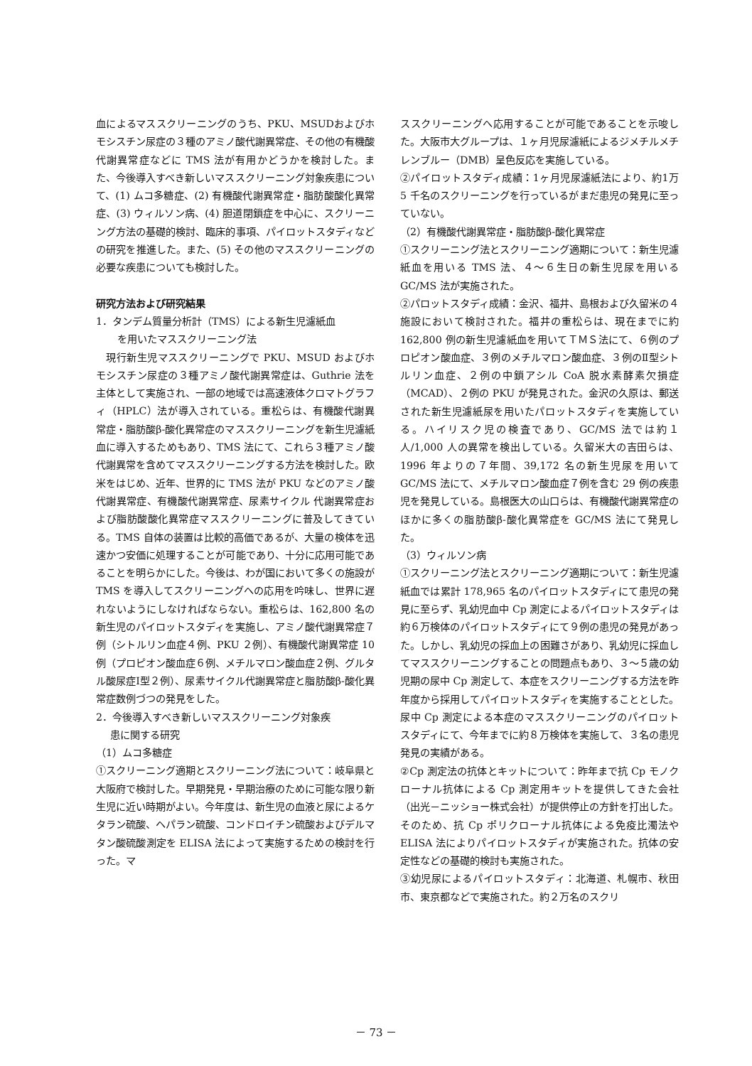血によるマススクリーニングのうち、PKU、MSUDおよびホモシスチン尿症の３種のアミノ酸代謝異常症、その他の有機酸代謝異常症などに TMS 法が有用かどうかを検討した。また、今後導入すべき新しいマススクリーニング対象疾患について、(1) ムコ多糖症、(2) 有機酸代謝異常症・脂肪酸酸化異常症、(3) ウィルソン病、(4) 胆道閉鎖症を中心に、スクリーニング方法の基礎的検討、臨床的事項、パイロットスタディなどの研究を推進した。また、(5) その他のマススクリーニングの必要な疾患についても検討した。
研究方法および研究結果
1．タンデム質量分析計（TMS）による新生児濾紙血
を用いたマススクリーニング法
　現行新生児マススクリーニングで PKU、MSUD およびホモシスチン尿症の３種アミノ酸代謝異常症は、Guthrie 法を主体として実施され、一部の地域では高速液体クロマトグラフィ（HPLC）法が導入されている。重松らは、有機酸代謝異常症・脂肪酸β-酸化異常症のマススクリーニングを新生児濾紙血に導入するためもあり、TMS 法にて、これら３種アミノ酸代謝異常を含めてマススクリーニングする方法を検討した。欧米をはじめ、近年、世界的に TMS 法が PKU などのアミノ酸代謝異常症、有機酸代謝異常症、尿素サイクル 代謝異常症および脂肪酸酸化異常症マススクリーニングに普及してきている。TMS 自体の装置は比較的高価であるが、大量の検体を迅速かつ安価に処理することが可能であり、十分に応用可能であることを明らかにした。今後は、わが国において多くの施設が TMS を導入してスクリーニングへの応用を吟味し、世界に遅れないようにしなければならない。重松らは、162,800 名の新生児のパイロットスタディを実施し、アミノ酸代謝異常症７例（シトルリン血症４例、PKU ２例）、有機酸代謝異常症 10 例（プロピオン酸血症６例、メチルマロン酸血症２例、グルタル酸尿症Ⅰ型２例）、尿素サイクル代謝異常症と脂肪酸β-酸化異常症数例づつの発見をした。
2．今後導入すべき新しいマススクリーニング対象疾
患に関する研究
（1）ムコ多糖症
①スクリーニング適期とスクリーニング法について：岐阜県と大阪府で検討した。早期発見・早期治療のために可能な限り新生児に近い時期がよい。今年度は、新生児の血液と尿によるケタラン硫酸、ヘパラン硫酸、コンドロイチン硫酸およびデルマタン酸硫酸測定を ELISA 法によって実施するための検討を行った。マ
ススクリーニングへ応用することが可能であることを示唆した。大阪市大グループは、１ヶ月児尿濾紙によるジメチルメチレンブルー（DMB）呈色反応を実施している。
②パイロットスタディ成績：1ヶ月児尿濾紙法により、約1万 5 千名のスクリーニングを行っているがまだ患児の発見に至っていない。
（2）有機酸代謝異常症・脂肪酸β-酸化異常症
①スクリーニング法とスクリーニング適期について：新生児濾紙血を用いる TMS 法、４～６生日の新生児尿を用いる GC/MS 法が実施された。
②パロットスタディ成績：金沢、福井、島根および久留米の４施設において検討された。福井の重松らは、現在までに約 162,800 例の新生児濾紙血を用いてＴＭＳ法にて、６例のプロピオン酸血症、３例のメチルマロン酸血症、３例のⅡ型シトルリン血症、２例の中鎖アシル CoA 脱水素酵素欠損症（MCAD）、２例の PKU が発見された。金沢の久原は、郵送された新生児濾紙尿を用いたパロットスタディを実施している。ハイリスク児の検査であり、GC/MS 法では約１人/1,000 人の異常を検出している。久留米大の吉田らは、1996 年よりの７年間、39,172 名の新生児尿を用いて GC/MS 法にて、メチルマロン酸血症７例を含む 29 例の疾患児を発見している。島根医大の山口らは、有機酸代謝異常症のほかに多くの脂肪酸β-酸化異常症を GC/MS 法にて発見した。
（3）ウィルソン病
①スクリーニング法とスクリーニング適期について：新生児濾紙血では累計 178,965 名のパイロットスタディにて患児の発見に至らず、乳幼児血中 Cp 測定によるパイロットスタディは約６万検体のパイロットスタディにて９例の患児の発見があった。しかし、乳幼児の採血上の困難さがあり、乳幼児に採血してマススクリーニングすることの問題点もあり、３～５歳の幼児期の尿中 Cp 測定して、本症をスクリーニングする方法を昨年度から採用してパイロットスタディを実施することとした。尿中 Cp 測定による本症のマススクリーニングのパイロットスタディにて、今年までに約８万検体を実施して、３名の患児発見の実績がある。
②Cp 測定法の抗体とキットについて：昨年まで抗 Cp モノクローナル抗体による Cp 測定用キットを提供してきた会社（出光－ニッショー株式会社）が提供停止の方針を打出した。そのため、抗 Cp ポリクローナル抗体による免疫比濁法や ELISA 法によりパイロットスタディが実施された。抗体の安定性などの基礎的検討も実施された。
③幼児尿によるパイロットスタディ：北海道、札幌市、秋田市、東京都などで実施された。約２万名のスクリ
－ 73 －